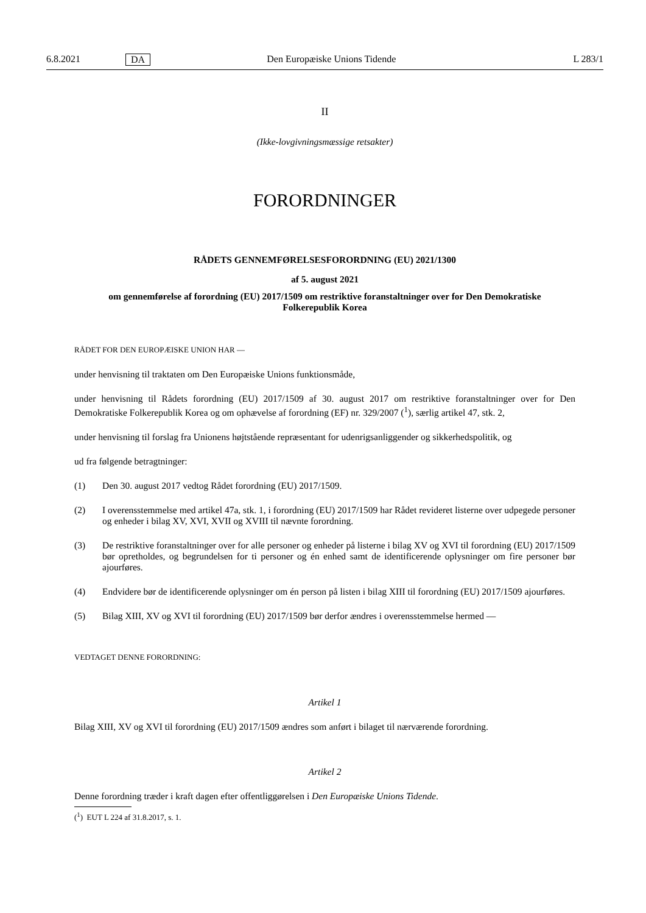6.8.2021 DA Den Europæiske Unions Tidende L 283/1
II
(Ikke-lovgivningsmæssige retsakter)
FORORDNINGER
RÅDETS GENNEMFØRELSESFORORDNING (EU) 2021/1300
af 5. august 2021
om gennemførelse af forordning (EU) 2017/1509 om restriktive foranstaltninger over for Den Demokratiske Folkerepublik Korea
RÅDET FOR DEN EUROPÆISKE UNION HAR —
under henvisning til traktaten om Den Europæiske Unions funktionsmåde,
under henvisning til Rådets forordning (EU) 2017/1509 af 30. august 2017 om restriktive foranstaltninger over for Den Demokratiske Folkerepublik Korea og om ophævelse af forordning (EF) nr. 329/2007 (<sup>1</sup>), særlig artikel 47, stk. 2,
under henvisning til forslag fra Unionens højtstående repræsentant for udenrigsanliggender og sikkerhedspolitik, og
ud fra følgende betragtninger:
(1) Den 30. august 2017 vedtog Rådet forordning (EU) 2017/1509.
(2) I overensstemmelse med artikel 47a, stk. 1, i forordning (EU) 2017/1509 har Rådet revideret listerne over udpegede personer og enheder i bilag XV, XVI, XVII og XVIII til nævnte forordning.
(3) De restriktive foranstaltninger over for alle personer og enheder på listerne i bilag XV og XVI til forordning (EU) 2017/1509 bør opretholdes, og begrundelsen for ti personer og én enhed samt de identificerende oplysninger om fire personer bør ajourføres.
(4) Endvidere bør de identificerende oplysninger om én person på listen i bilag XIII til forordning (EU) 2017/1509 ajourføres.
(5) Bilag XIII, XV og XVI til forordning (EU) 2017/1509 bør derfor ændres i overensstemmelse hermed —
VEDTAGET DENNE FORORDNING:
Artikel 1
Bilag XIII, XV og XVI til forordning (EU) 2017/1509 ændres som anført i bilaget til nærværende forordning.
Artikel 2
Denne forordning træder i kraft dagen efter offentliggørelsen i Den Europæiske Unions Tidende.
(<sup>1</sup>) EUT L 224 af 31.8.2017, s. 1.